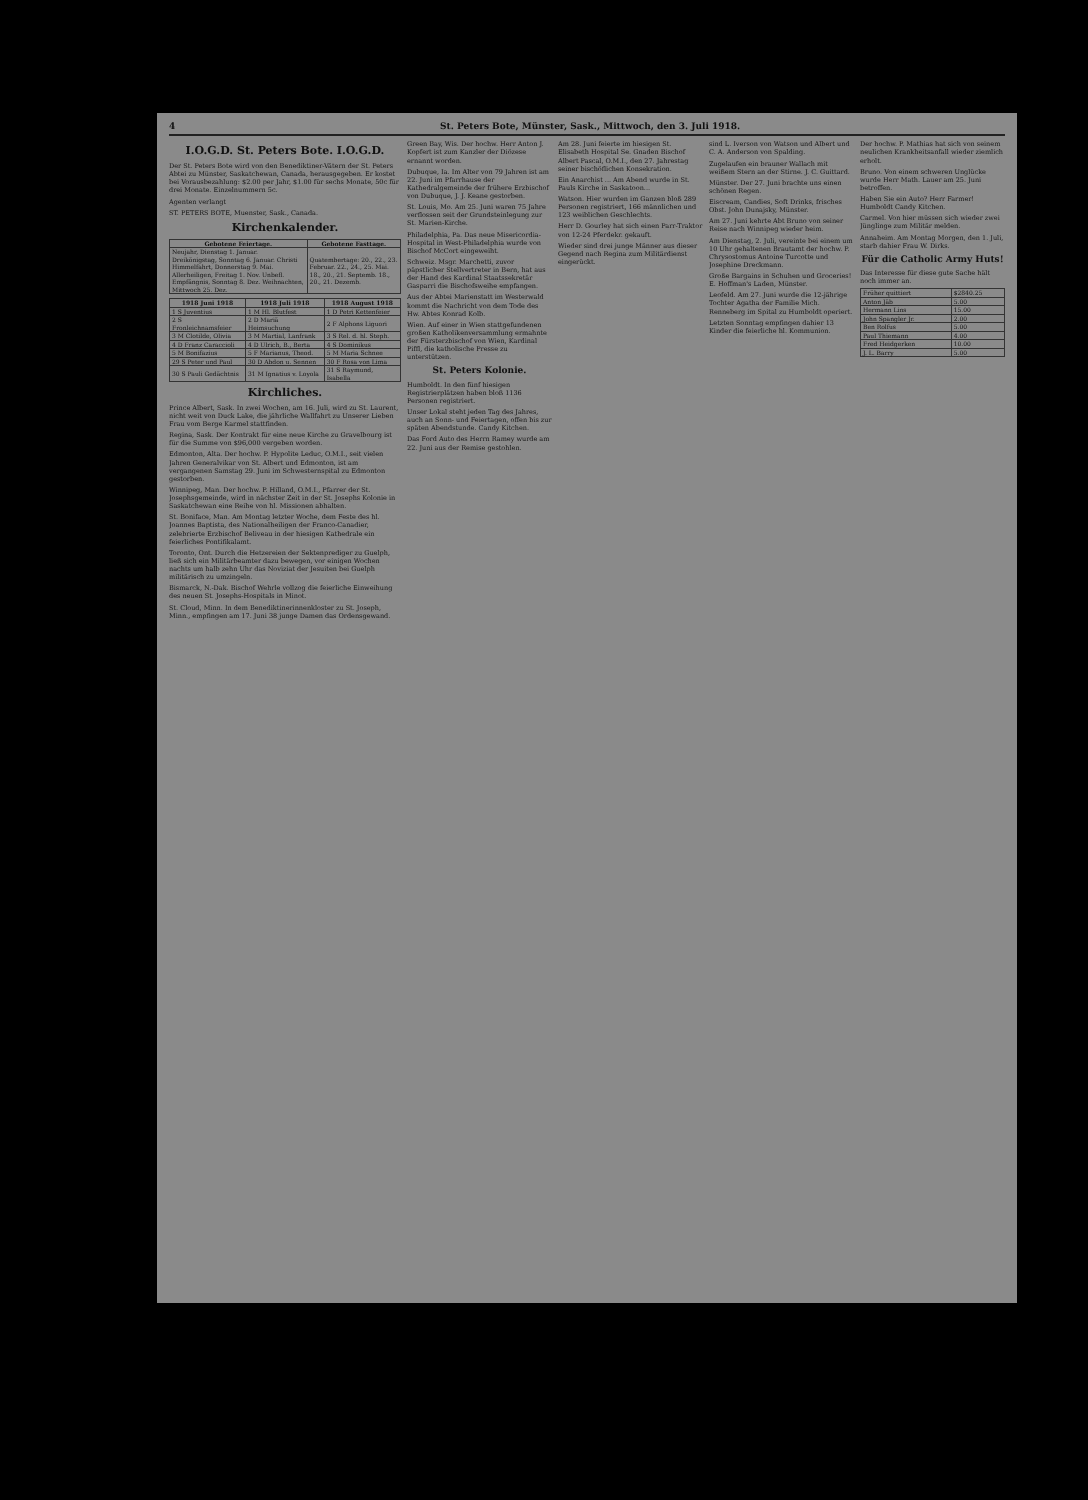4 St. Peters Bote, Münster, Sask., Mittwoch, den 3. Juli 1918.
I.O.G.D. St. Peters Bote. I.O.G.D.
Der St. Peters Bote wird von den Benediktiner-Vätern der St. Peters Abtei zu Münster, Saskatchewan, Canada, herausgegeben. Er kostet bei Vorausbezahlung: $2.00 per Jahr, $1.00 für sechs Monate, 50c für drei Monate. Einzelnummern 5c.
Agenten verlangt
ST. PETERS BOTE, Muenster, Sask., Canada.
Kirchenkalender.
| Gebotene Feiertage. | Gebotene Fasttage. |
| --- | --- |
| Neujahr, Dienstag 1. Januar. Dreikönigstag, Sonntag 6. Januar. Christi Himmelfahrt, Donnerstag 9. Mai. Allerheiligen, Freitag 1. Nov. Unbefl. Empfängnis, Sonntag 8. Dez. Weihnachten, Mittwoch 25. Dez. | Quatembertage: 20., 22., 23. Februar. 22., 24., 25. Mai. 18., 20., 21. Septemb. 18., 20., 21. Dezemb. |
| 1918 Juni 1918 | 1918 Juli 1918 | 1918 August 1918 |
| --- | --- | --- |
| 1 S Juventius | 1 M Hl. Blutfest | 1 D Petri Kettenfeier |
| 2 S Fronleichnamsfeier | 2 D Mariä Heimsuchung | 2 F Alphons Liguori |
| 3 M Clotilde, Olivia | 3 M Martial, Lanfrank | 3 S Rel. d. hl. Steph. |
| 4 D Franz Caraccioli | 4 D Ulrich, B., Berta | 4 S Dominikus |
| 5 M Bonifazius | 5 F Marianus, Theod. | 5 M Maria Schnee |
| 29 S Peter und Paul | 30 D Abdon u. Sennen | 30 F Rosa von Lima |
| 30 S Pauli Gedächtnis | 31 M Ignatius v. Loyola | 31 S Raymund, Isabella |
Kirchliches.
Prince Albert, Sask. In zwei Wochen, am 16. Juli, wird zu St. Laurent, nicht weit von Duck Lake, die jährliche Wallfahrt zu Unserer Lieben Frau vom Berge Karmel stattfinden.
Regina, Sask. Der Kontrakt für eine neue Kirche zu Gravelbourg ist für die Summe von $96,000 vergeben worden.
Edmonton, Alta. Der hochw. P. Hypolite Leduc, O.M.I., seit vielen Jahren Generalvikar von St. Albert und Edmonton, ist am vergangenen Samstag 29. Juni im Schwesternspital zu Edmonton gestorben.
Winnipeg, Man. Der hochw. P. Hilland, O.M.I., Pfarrer der St. Josephsgemeinde, wird in nächster Zeit in der St. Josephs Kolonie in Saskatchewan eine Reihe von hl. Missionen abhalten.
St. Boniface, Man. Am Montag letzter Woche, dem Feste des hl. Joannes Baptista, des Nationalheiligen der Franco-Canadier, zelebrierte Erzbischof Beliveau in der hiesigen Kathedrale ein feierliches Pontifikalamt.
Toronto, Ont. Durch die Hetzereien der Sektenprediger zu Guelph, ließ sich ein Militärbeamter dazu bewegen, vor einigen Wochen nachts um halb zehn Uhr das Noviziat der Jesuiten bei Guelph militärisch zu umzingeln.
Bismarck, N.-Dak. Bischof Wehrle vollzog die feierliche Einweihung des neuen St. Josephs-Hospitals in Minot.
St. Cloud, Minn. In dem Benediktinerinnenkloster zu St. Joseph, Minn., empfingen am 17. Juni 38 junge Damen das Ordensgewand.
Green Bay, Wis. Der hochw. Herr Anton J. Kopfert ist zum Kanzler der Diözese ernannt worden.
Dubuque, Ia. Im Alter von 79 Jahren ist am 22. Juni im Pfarrhause der Kathedralgemeinde der frühere Erzbischof von Dubuque, J. J. Keane gestorben.
St. Louis, Mo. Am 25. Juni waren 75 Jahre verflossen seit der Grundsteinlegung zur St. Marien-Kirche.
Philadelphia, Pa. Das neue Misericordia-Hospital in West-Philadelphia wurde von Bischof McCort eingeweiht.
Schweiz. Msgr. Marchetti, zuvor päpstlicher Stellvertreter in Bern, hat aus der Hand des Kardinal Staatssekretär Gasparri die Bischofsweihe empfangen.
Aus der Abtei Marienstatt im Westerwald kommt die Nachricht von dem Tode des Hw. Abtes Konrad Kolb.
Wien. Auf einer in Wien stattgefundenen großen Katholikenversammlung ermahnte der Fürsterzbischof von Wien, Kardinal Piffl, die katholische Presse zu unterstützen.
St. Peters Kolonie.
Humboldt. In den fünf hiesigen Registrierplätzen haben bloß 1136 Personen registriert.
Unser Lokal steht jeden Tag des Jahres, auch an Sonn- und Feiertagen, offen bis zur späten Abendstunde. Candy Kitchen.
Das Ford Auto des Herrn Ramey wurde am 22. Juni aus der Remise gestohlen.
Am 28. Juni feierte im hiesigen St. Elisabeth Hospital Se. Gnaden Bischof Albert Pascal, O.M.I., den 27. Jahrestag seiner bischöflichen Konsekration.
Ein Anarchist ... Am Abend wurde in St. Pauls Kirche in Saskatoon...
Watson. Hier wurden im Ganzen bloß 289 Personen registriert, 166 männlichen und 123 weiblichen Geschlechts.
Herr D. Gourley hat sich einen Parr-Traktor von 12-24 Pferdekr. gekauft.
Wieder sind drei junge Männer aus dieser Gegend nach Regina zum Militärdienst eingerückt.
sind L. Iverson von Watson und Albert und C. A. Anderson von Spalding.
Zugelaufen ein brauner Wallach mit weißem Stern an der Stirne. J. C. Guittard.
Münster. Der 27. Juni brachte uns einen schönen Regen.
Eiscream, Candies, Soft Drinks, frisches Obst. John Dunajsky, Münster.
Am 27. Juni kehrte Abt Bruno von seiner Reise nach Winnipeg wieder heim.
Am Dienstag, 2. Juli, vereinte bei einem um 10 Uhr gehaltenen Brautamt der hochw. P. Chrysostomus Antoine Turcotte und Josephine Dreckmann.
Große Bargains in Schuhen und Groceries! E. Hoffman's Laden, Münster.
Leofeld. Am 27. Juni wurde die 12-jährige Tochter Agatha der Familie Mich. Renneberg im Spital zu Humboldt operiert.
Letzten Sonntag empfingen dahier 13 Kinder die feierliche hl. Kommunion.
Der hochw. P. Mathias hat sich von seinem neulichen Krankheitsanfall wieder ziemlich erholt.
Bruno. Von einem schweren Unglücke wurde Herr Math. Lauer am 25. Juni betroffen.
Haben Sie ein Auto? Herr Farmer! Humboldt Candy Kitchen.
Carmel. Von hier müssen sich wieder zwei Jünglinge zum Militär melden.
Annaheim. Am Montag Morgen, den 1. Juli, starb dahier Frau W. Dirks.
Für die Catholic Army Huts!
Das Interesse für diese gute Sache hält noch immer an.
| Früher quittiert | $2840.25 |
| Anton Jäb | 5.00 |
| Hermann Lins | 15.00 |
| John Spangler Jr. | 2.00 |
| Ben Rolfus | 5.00 |
| Paul Thiemann | 4.00 |
| Fred Heidgerken | 10.00 |
| J. L. Barry | 5.00 |